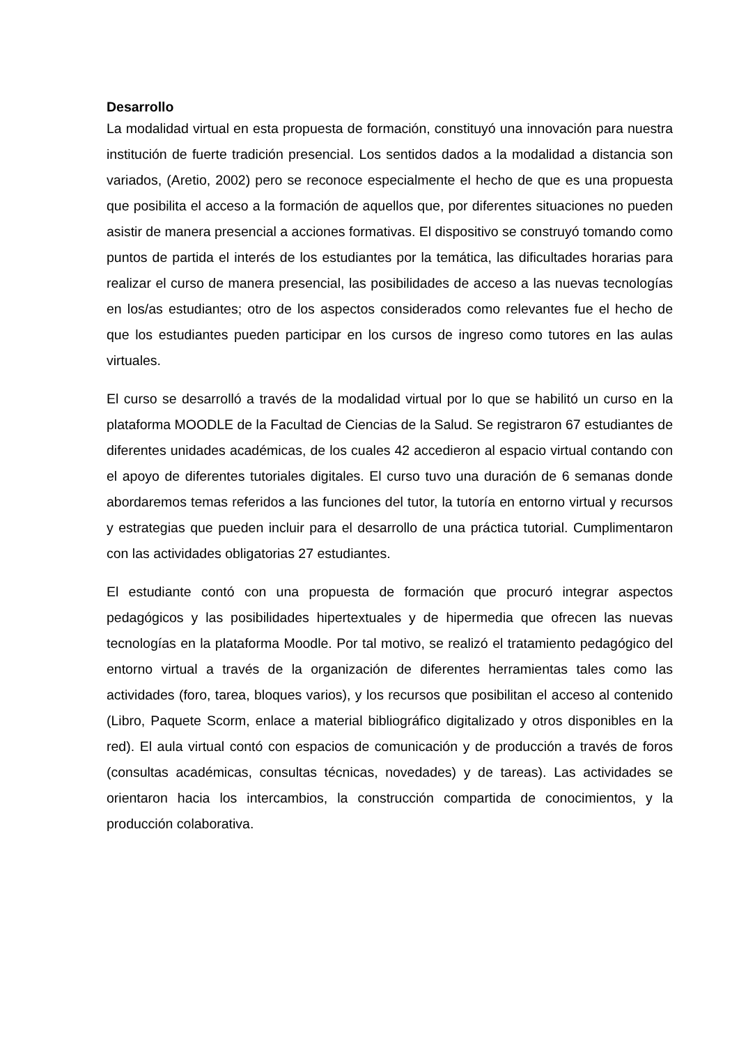Desarrollo
La modalidad virtual en esta propuesta de formación, constituyó una innovación para nuestra institución de fuerte tradición presencial. Los sentidos dados a la modalidad a distancia son variados, (Aretio, 2002) pero se reconoce especialmente el hecho de que es una propuesta que posibilita el acceso a la formación de aquellos que, por diferentes situaciones no pueden asistir de manera presencial a acciones formativas. El dispositivo se construyó tomando como puntos de partida el interés de los estudiantes por la temática, las dificultades horarias para realizar el curso de manera presencial, las posibilidades de acceso a las nuevas tecnologías en los/as estudiantes; otro de los aspectos considerados como relevantes fue el hecho de que los estudiantes pueden participar en los cursos de ingreso como tutores en las aulas virtuales.
El curso se desarrolló a través de la modalidad virtual por lo que se habilitó un curso en la plataforma MOODLE de la Facultad de Ciencias de la Salud. Se registraron 67 estudiantes de diferentes unidades académicas, de los cuales 42 accedieron al espacio virtual contando con el apoyo de diferentes tutoriales digitales. El curso tuvo una duración de 6 semanas donde abordaremos temas referidos a las funciones del tutor, la tutoría en entorno virtual y recursos y estrategias que pueden incluir para el desarrollo de una práctica tutorial. Cumplimentaron con las actividades obligatorias 27 estudiantes.
El estudiante contó con una propuesta de formación que procuró integrar aspectos pedagógicos y las posibilidades hipertextuales y de hipermedia que ofrecen las nuevas tecnologías en la plataforma Moodle. Por tal motivo, se realizó el tratamiento pedagógico del entorno virtual a través de la organización de diferentes herramientas tales como las actividades (foro, tarea, bloques varios), y los recursos que posibilitan el acceso al contenido (Libro, Paquete Scorm, enlace a material bibliográfico digitalizado y otros disponibles en la red). El aula virtual contó con espacios de comunicación y de producción a través de foros (consultas académicas, consultas técnicas, novedades) y de tareas). Las actividades se orientaron hacia los intercambios, la construcción compartida de conocimientos, y la producción colaborativa.